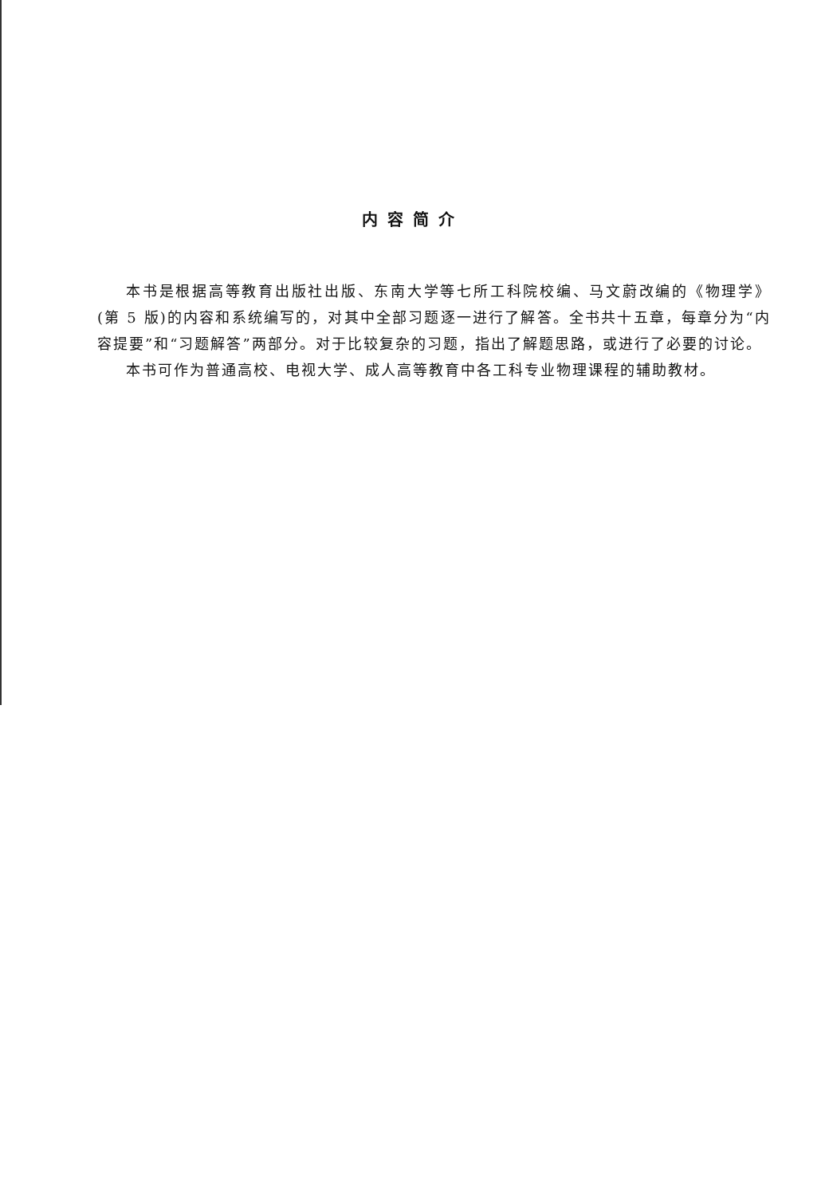内容简介
本书是根据高等教育出版社出版、东南大学等七所工科院校编、马文蔚改编的《物理学》(第 5 版)的内容和系统编写的，对其中全部习题逐一进行了解答。全书共十五章，每章分为“内容提要”和“习题解答”两部分。对于比较复杂的习题，指出了解题思路，或进行了必要的讨论。
本书可作为普通高校、电视大学、成人高等教育中各工科专业物理课程的辅助教材。